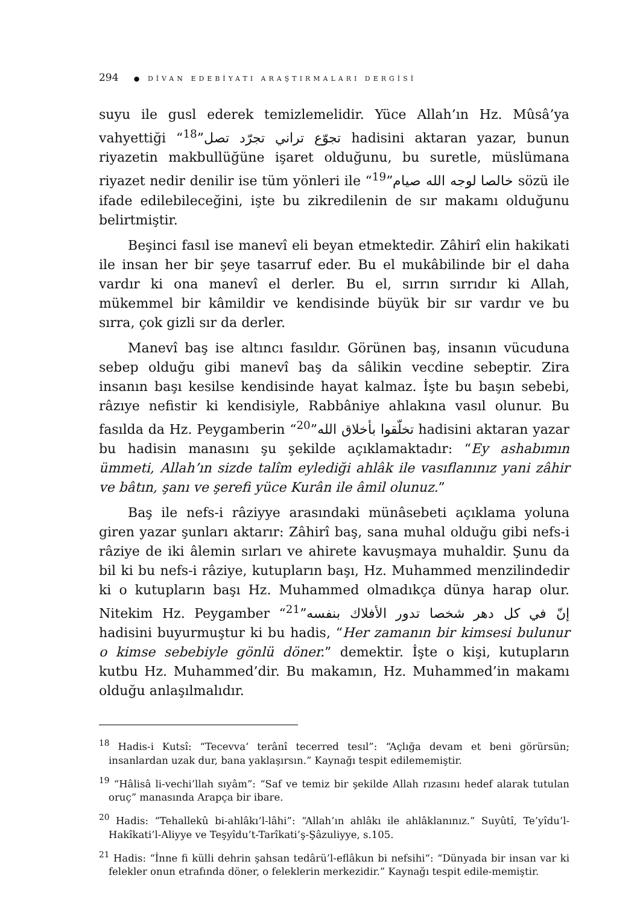294 ● DİVAN EDEBİYATI ARAŞTIRMALARI DERGİSİ
suyu ile gusl ederek temizlemelidir. Yüce Allah’ın Hz. Mûsâ’ya vahyettiği “تجوّع تراني تجرّد تصل”<sup>18</sup> hadisini aktaran yazar, bunun riyazetin makbullüğüne işaret olduğunu, bu suretle, müslümana riyazet nedir denilir ise tüm yönleri ile “خالصا لوجه الله صيام”<sup>19</sup> sözü ile ifade edilebileceğini, işte bu zikredilenin de sır makamı olduğunu belirtmiştir.
Beşinci fasıl ise manevî eli beyan etmektedir. Zâhirî elin hakikati ile insan her bir şeye tasarruf eder. Bu el mukâbilinde bir el daha vardır ki ona manevî el derler. Bu el, sırrın sırrıdır ki Allah, mükemmel bir kâmildir ve kendisinde büyük bir sır vardır ve bu sırra, çok gizli sır da derler.
Manevî baş ise altıncı fasıldır. Görünen baş, insanın vücuduna sebep olduğu gibi manevî baş da sâlikin vecdine sebeptir. Zira insanın başı kesilse kendisinde hayat kalmaz. İşte bu başın sebebi, râzıye nefistir ki kendisiyle, Rabbâniye ahlakına vasıl olunur. Bu fasılda da Hz. Peygamberin “تخلّقوا بأخلاق الله”<sup>20</sup> hadisini aktaran yazar bu hadisin manasını şu şekilde açıklamaktadır: “Ey ashabımın ümmeti, Allah’ın sizde talîm eylediği ahlâk ile vasıflanınız yani zâhir ve bâtın, şanı ve şerefi yüce Kurân ile âmil olunuz.”
Baş ile nefs-i râziyye arasındaki münâsebeti açıklama yoluna giren yazar şunları aktarır: Zâhirî baş, sana muhal olduğu gibi nefs-i râziye de iki âlemin sırları ve ahirete kavuşmaya muhaldir. Şunu da bil ki bu nefs-i râziye, kutupların başı, Hz. Muhammed menzilindedir ki o kutupların başı Hz. Muhammed olmadıkça dünya harap olur. Nitekim Hz. Peygamber “إنّ في كل دهر شخصا تدور الأفلاك بنفسه”<sup>21</sup> hadisini buyurmuştur ki bu hadis, “Her zamanın bir kimsesi bulunur o kimse sebebiyle gönlü döner.” demektir. İşte o kişi, kutupların kutbu Hz. Muhammed’dir. Bu makamın, Hz. Muhammed’in makamı olduğu anlaşılmalıdır.
<sup>18</sup> Hadis-i Kutsî: “Tecevvaʻ terânî tecerred tesıl”: “Açlığa devam et beni görürsün; insanlardan uzak dur, bana yaklaşırsın.” Kaynağı tespit edilememiştir.
<sup>19</sup> “Hâlisâ li-vechi’llah sıyâm”: “Saf ve temiz bir şekilde Allah rızasını hedef alarak tutulan oruç” manasında Arapça bir ibare.
<sup>20</sup> Hadis: “Tehallekû bi-ahlâkı’l-lâhi”: “Allah’ın ahlâkı ile ahlâklanınız.” Suyûtî, Te’yîdu’l-Hakîkati’l-Aliyye ve Teşyîdu’t-Tarîkati’ş-Şâzuliyye, s.105.
<sup>21</sup> Hadis: “İnne fi külli dehrin şahsan tedârü’l-eflâkun bi nefsihi“: “Dünyada bir insan var ki felekler onun etrafında döner, o feleklerin merkezidir.” Kaynağı tespit edile-memiştir.